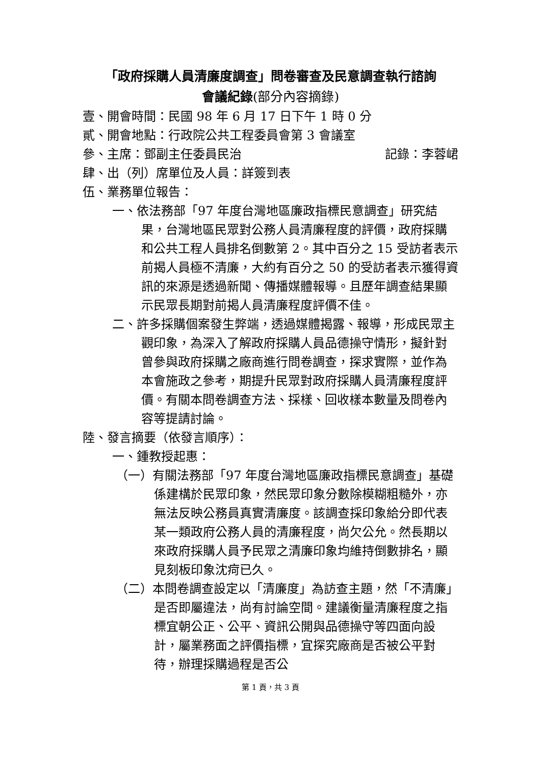「政府採購人員清廉度調查」問卷審查及民意調查執行諮詢
會議紀錄(部分內容摘錄)
壹、開會時間：民國 98 年 6 月 17 日下午 1 時 0 分
貳、開會地點：行政院公共工程委員會第 3 會議室
參、主席：鄧副主任委員民治 記錄：李蓉峮
肆、出（列）席單位及人員：詳簽到表
伍、業務單位報告：
一、依法務部「97 年度台灣地區廉政指標民意調查」研究結果，台灣地區民眾對公務人員清廉程度的評價，政府採購和公共工程人員排名倒數第 2。其中百分之 15 受訪者表示前揭人員極不清廉，大約有百分之 50 的受訪者表示獲得資訊的來源是透過新聞、傳播媒體報導。且歷年調查結果顯示民眾長期對前揭人員清廉程度評價不佳。
二、許多採購個案發生弊端，透過媒體揭露、報導，形成民眾主觀印象，為深入了解政府採購人員品德操守情形，擬針對曾參與政府採購之廠商進行問卷調查，探求實際，並作為本會施政之參考，期提升民眾對政府採購人員清廉程度評價。有關本問卷調查方法、採樣、回收樣本數量及問卷內容等提請討論。
陸、發言摘要（依發言順序）：
一、鍾教授起惠：
（一）有關法務部「97 年度台灣地區廉政指標民意調查」基礎係建構於民眾印象，然民眾印象分數除模糊粗糙外，亦無法反映公務員真實清廉度。該調查採印象給分即代表某一類政府公務人員的清廉程度，尚欠公允。然長期以來政府採購人員予民眾之清廉印象均維持倒數排名，顯見刻板印象沈疴已久。
（二）本問卷調查設定以「清廉度」為訪查主題，然「不清廉」是否即屬違法，尚有討論空間。建議衡量清廉程度之指標宜朝公正、公平、資訊公開與品德操守等四面向設計，屬業務面之評價指標，宜探究廠商是否被公平對待，辦理採購過程是否公
第 1 頁，共 3 頁